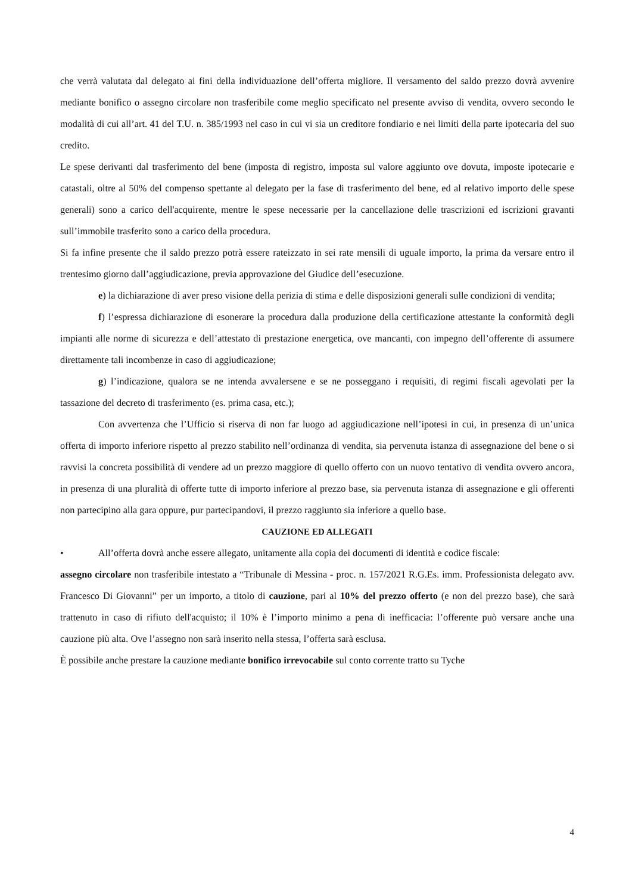che verrà valutata dal delegato ai fini della individuazione dell’offerta migliore. Il versamento del saldo prezzo dovrà avvenire mediante bonifico o assegno circolare non trasferibile come meglio specificato nel presente avviso di vendita, ovvero secondo le modalità di cui all’art. 41 del T.U. n. 385/1993 nel caso in cui vi sia un creditore fondiario e nei limiti della parte ipotecaria del suo credito.
Le spese derivanti dal trasferimento del bene (imposta di registro, imposta sul valore aggiunto ove dovuta, imposte ipotecarie e catastali, oltre al 50% del compenso spettante al delegato per la fase di trasferimento del bene, ed al relativo importo delle spese generali) sono a carico dell'acquirente, mentre le spese necessarie per la cancellazione delle trascrizioni ed iscrizioni gravanti sull’immobile trasferito sono a carico della procedura.
Si fa infine presente che il saldo prezzo potrà essere rateizzato in sei rate mensili di uguale importo, la prima da versare entro il trentesimo giorno dall’aggiudicazione, previa approvazione del Giudice dell’esecuzione.
e) la dichiarazione di aver preso visione della perizia di stima e delle disposizioni generali sulle condizioni di vendita;
f) l’espressa dichiarazione di esonerare la procedura dalla produzione della certificazione attestante la conformità degli impianti alle norme di sicurezza e dell’attestato di prestazione energetica, ove mancanti, con impegno dell’offerente di assumere direttamente tali incombenze in caso di aggiudicazione;
g) l’indicazione, qualora se ne intenda avvalersene e se ne posseggano i requisiti, di regimi fiscali agevolati per la tassazione del decreto di trasferimento (es. prima casa, etc.);
Con avvertenza che l’Ufficio si riserva di non far luogo ad aggiudicazione nell’ipotesi in cui, in presenza di un’unica offerta di importo inferiore rispetto al prezzo stabilito nell’ordinanza di vendita, sia pervenuta istanza di assegnazione del bene o si ravvisi la concreta possibilità di vendere ad un prezzo maggiore di quello offerto con un nuovo tentativo di vendita ovvero ancora, in presenza di una pluralità di offerte tutte di importo inferiore al prezzo base, sia pervenuta istanza di assegnazione e gli offerenti non partecipino alla gara oppure, pur partecipandovi, il prezzo raggiunto sia inferiore a quello base.
CAUZIONE ED ALLEGATI
• All’offerta dovrà anche essere allegato, unitamente alla copia dei documenti di identità e codice fiscale:
assegno circolare non trasferibile intestato a “Tribunale di Messina - proc. n. 157/2021 R.G.Es. imm. Professionista delegato avv. Francesco Di Giovanni” per un importo, a titolo di cauzione, pari al 10% del prezzo offerto (e non del prezzo base), che sarà trattenuto in caso di rifiuto dell'acquisto; il 10% è l’importo minimo a pena di inefficacia: l’offerente può versare anche una cauzione più alta. Ove l’assegno non sarà inserito nella stessa, l’offerta sarà esclusa.
È possibile anche prestare la cauzione mediante bonifico irrevocabile sul conto corrente tratto su Tyche
4